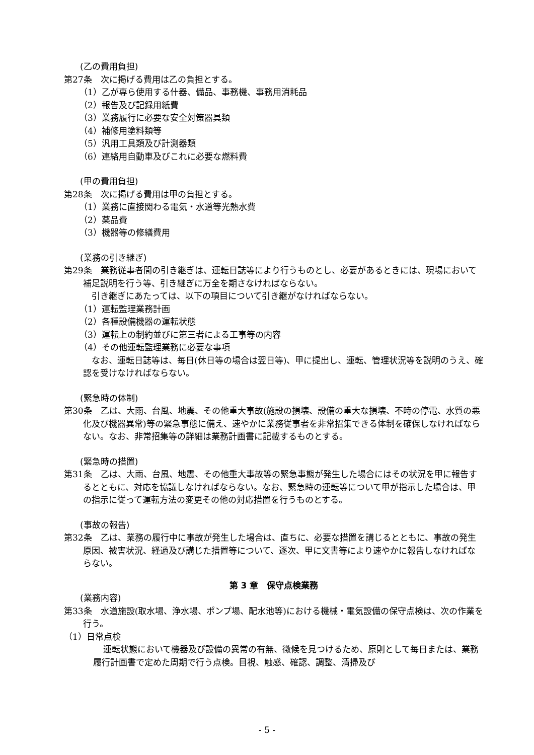(乙の費用負担)
第27条　次に掲げる費用は乙の負担とする。
（1）乙が専ら使用する什器、備品、事務機、事務用消耗品
（2）報告及び記録用紙費
（3）業務履行に必要な安全対策器具類
（4）補修用塗料類等
（5）汎用工具類及び計測器類
（6）連絡用自動車及びこれに必要な燃料費
(甲の費用負担)
第28条　次に掲げる費用は甲の負担とする。
（1）業務に直接関わる電気・水道等光熱水費
（2）薬品費
（3）機器等の修繕費用
(業務の引き継ぎ)
第29条　業務従事者間の引き継ぎは、運転日誌等により行うものとし、必要があるときには、現場において補足説明を行う等、引き継ぎに万全を期さなければならない。
　引き継ぎにあたっては、以下の項目について引き継がなければならない。
（1）運転監理業務計画
（2）各種設備機器の運転状態
（3）運転上の制約並びに第三者による工事等の内容
（4）その他運転監理業務に必要な事項
　なお、運転日誌等は、毎日(休日等の場合は翌日等)、甲に提出し、運転、管理状況等を説明のうえ、確認を受けなければならない。
(緊急時の体制)
第30条　乙は、大雨、台風、地震、その他重大事故(施設の損壊、設備の重大な損壊、不時の停電、水質の悪化及び機器異常)等の緊急事態に備え、速やかに業務従事者を非常招集できる体制を確保しなければならない。なお、非常招集等の詳細は業務計画書に記載するものとする。
(緊急時の措置)
第31条　乙は、大雨、台風、地震、その他重大事故等の緊急事態が発生した場合にはその状況を甲に報告するとともに、対応を協議しなければならない。なお、緊急時の運転等について甲が指示した場合は、甲の指示に従って運転方法の変更その他の対応措置を行うものとする。
(事故の報告)
第32条　乙は、業務の履行中に事故が発生した場合は、直ちに、必要な措置を講じるとともに、事故の発生原因、被害状況、経過及び講じた措置等について、逐次、甲に文書等により速やかに報告しなければならない。
第 3 章　保守点検業務
(業務内容)
第33条　水道施設(取水場、浄水場、ポンプ場、配水池等)における機械・電気設備の保守点検は、次の作業を行う。
（1）日常点検
運転状態において機器及び設備の異常の有無、徴候を見つけるため、原則として毎日または、業務履行計画書で定めた周期で行う点検。目視、触感、確認、調整、清掃及び
- 5 -